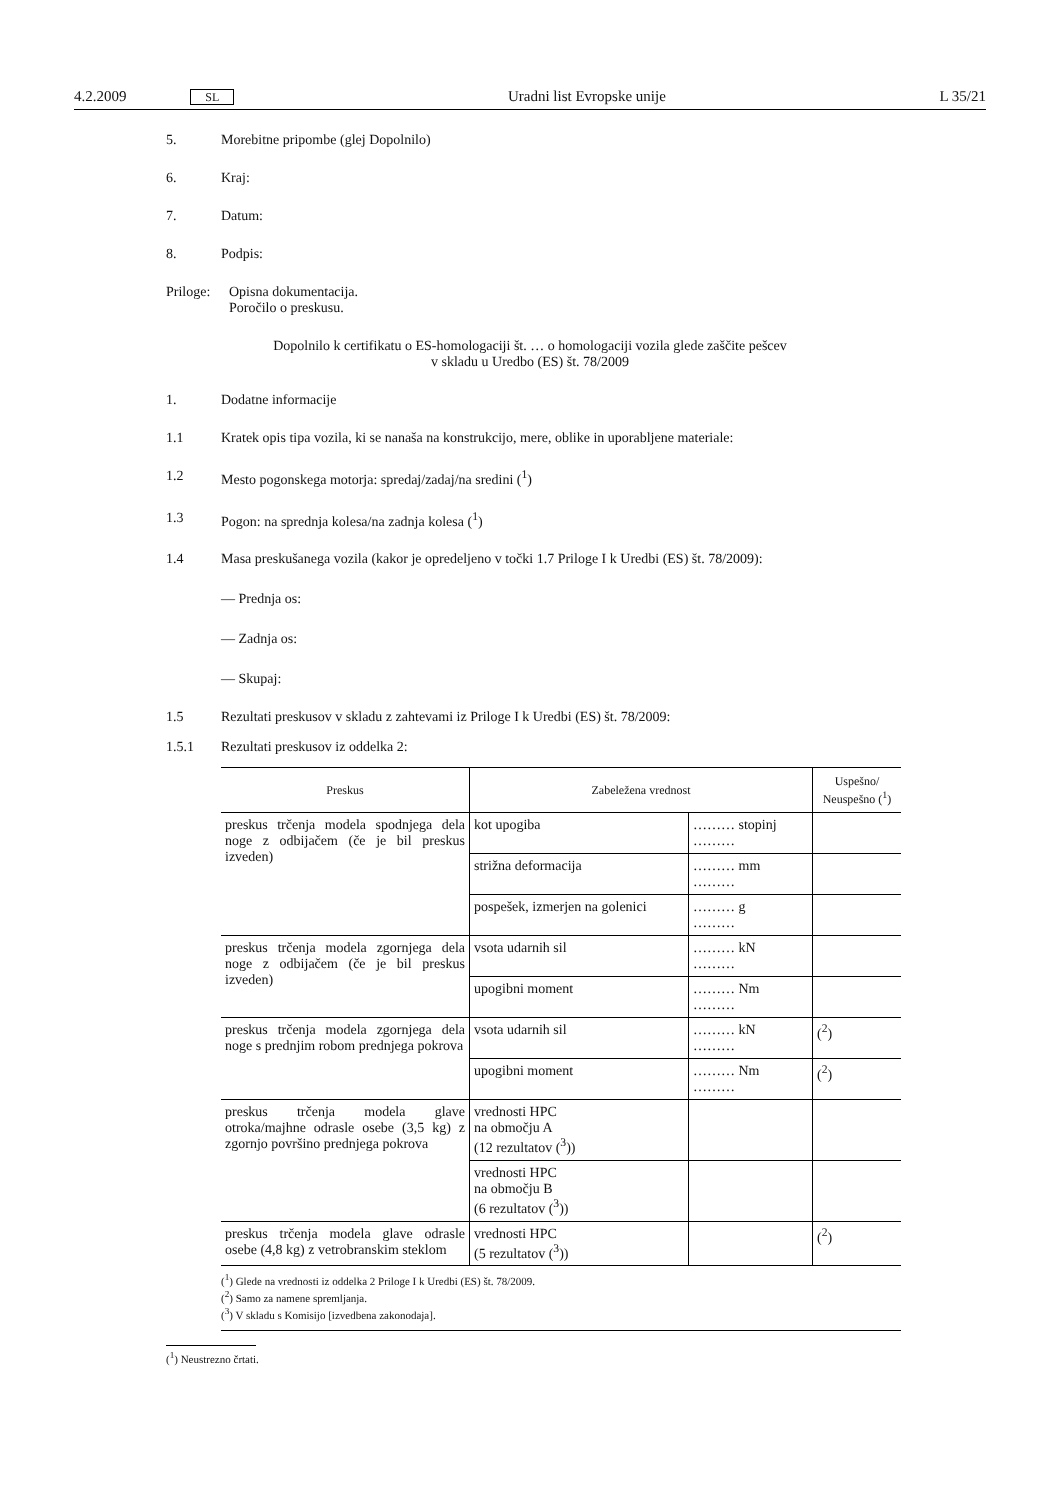4.2.2009 SL Uradni list Evropske unije L 35/21
5. Morebitne pripombe (glej Dopolnilo)
6. Kraj:
7. Datum:
8. Podpis:
Priloge: Opisna dokumentacija.
Poročilo o preskusu.
Dopolnilo k certifikatu o ES-homologaciji št. … o homologaciji vozila glede zaščite pešcev
v skladu u Uredbo (ES) št. 78/2009
1. Dodatne informacije
1.1 Kratek opis tipa vozila, ki se nanaša na konstrukcijo, mere, oblike in uporabljene materiale:
1.2 Mesto pogonskega motorja: spredaj/zadaj/na sredini (<sup>1</sup>)
1.3 Pogon: na sprednja kolesa/na zadnja kolesa (<sup>1</sup>)
1.4 Masa preskušanega vozila (kakor je opredeljeno v točki 1.7 Priloge I k Uredbi (ES) št. 78/2009):
— Prednja os:
— Zadnja os:
— Skupaj:
1.5 Rezultati preskusov v skladu z zahtevami iz Priloge I k Uredbi (ES) št. 78/2009:
1.5.1 Rezultati preskusov iz oddelka 2:
| Preskus | Zabeležena vrednost | | Uspešno/ Neuspešno (<sup>1</sup>) |
| --- | --- | --- | --- |
| preskus trčenja modela spodnjega dela noge z odbijačem (če je bil preskus izveden) | kot upogiba | ……… stopinj ……… | |
| | strižna deformacija | ……… mm ……… | |
| | pospešek, izmerjen na golenici | ……… g ……… | |
| preskus trčenja modela zgornjega dela noge z odbijačem (če je bil preskus izveden) | vsota udarnih sil | ……… kN ……… | |
| | upogibni moment | ……… Nm ……… | |
| preskus trčenja modela zgornjega dela noge s prednjim robom prednjega pokrova | vsota udarnih sil | ……… kN ……… | (<sup>2</sup>) |
| | upogibni moment | ……… Nm ……… | (<sup>2</sup>) |
| preskus trčenja modela glave otroka/majhne odrasle osebe (3,5 kg) z zgornjo površino prednjega pokrova | vrednosti HPC na območju A (12 rezultatov (<sup>3</sup>)) | | |
| | vrednosti HPC na območju B (6 rezultatov (<sup>3</sup>)) | | |
| preskus trčenja modela glave odrasle osebe (4,8 kg) z vetrobranskim steklom | vrednosti HPC (5 rezultatov (<sup>3</sup>)) | | (<sup>2</sup>) |
(<sup>1</sup>) Glede na vrednosti iz oddelka 2 Priloge I k Uredbi (ES) št. 78/2009.
(<sup>2</sup>) Samo za namene spremljanja.
(<sup>3</sup>) V skladu s Komisijo [izvedbena zakonodaja].
(<sup>1</sup>) Neustrezno črtati.